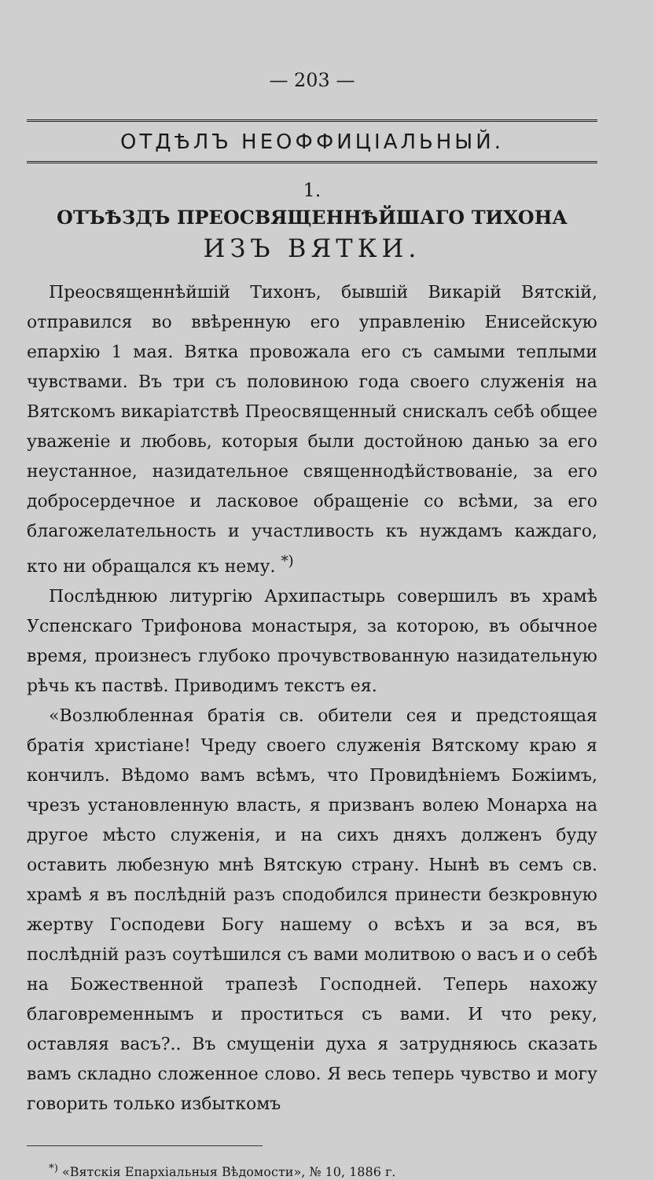— 203 —
ОТДѢЛЪ НЕОФФИЦІАЛЬНЫЙ.
1.
ОТЪѢЗДЪ ПРЕОСВЯЩЕННѢЙШАГО ТИХОНА
ИЗЪ ВЯТКИ.
Преосвященнѣйшій Тихонъ, бывшій Викарій Вятскій, отправился во ввѣренную его управленію Енисейскую епархію 1 мая. Вятка провожала его съ самыми теплыми чувствами. Въ три съ половиною года своего служенія на Вятскомъ викаріатствѣ Преосвященный снискалъ себѣ общее уваженіе и любовь, которыя были достойною данью за его неустанное, назидательное священнодѣйствованіе, за его добросердечное и ласковое обращеніе со всѣми, за его благожелательность и участливость къ нуждамъ каждаго, кто ни обращался къ нему. <sup>*)</sup>
Послѣднюю литургію Архипастырь совершилъ въ храмѣ Успенскаго Трифонова монастыря, за которою, въ обычное время, произнесъ глубоко прочувствованную назидательную рѣчь къ паствѣ. Приводимъ текстъ ея.
«Возлюбленная братія св. обители сея и предстоящая братія христіане! Чреду своего служенія Вятскому краю я кончилъ. Вѣдомо вамъ всѣмъ, что Провидѣніемъ Божіимъ, чрезъ установленную власть, я призванъ волею Монарха на другое мѣсто служенія, и на сихъ дняхъ долженъ буду оставить любезную мнѣ Вятскую страну. Нынѣ въ семъ св. храмѣ я въ послѣдній разъ сподобился принести безкровную жертву Господеви Богу нашему о всѣхъ и за вся, въ послѣдній разъ соутѣшился съ вами молитвою о васъ и о себѣ на Божественной трапезѣ Господней. Теперь нахожу благовременнымъ и проститься съ вами. И что реку, оставляя васъ?.. Въ смущеніи духа я затрудняюсь сказать вамъ складно сложенное слово. Я весь теперь чувство и могу говорить только избыткомъ
<sup>*)</sup> «Вятскія Епархіальныя Вѣдомости», № 10, 1886 г.